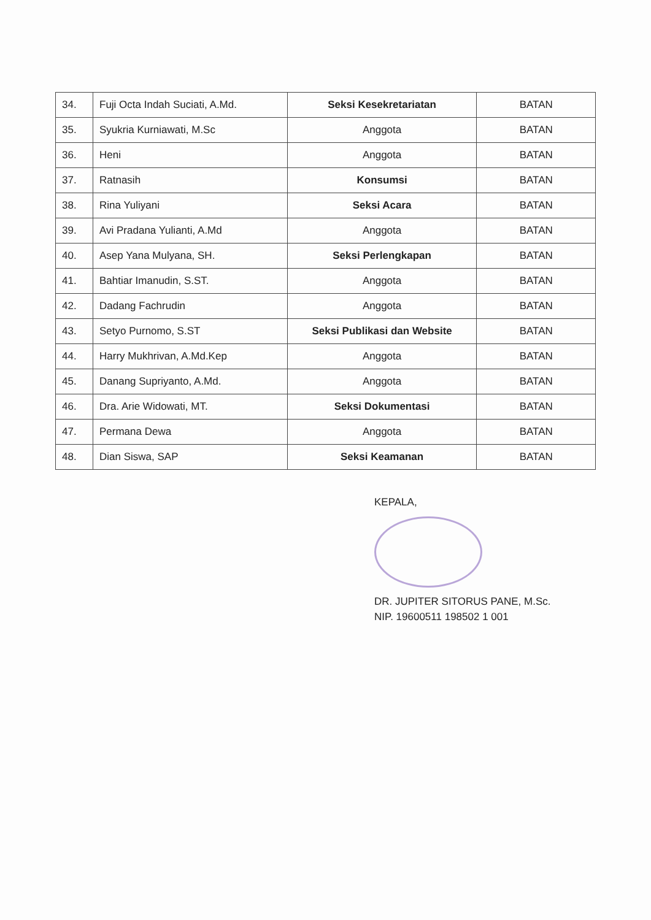| 34. | Fuji Octa Indah Suciati, A.Md. | Seksi Kesekretariatan | BATAN |
| 35. | Syukria Kurniawati, M.Sc | Anggota | BATAN |
| 36. | Heni | Anggota | BATAN |
| 37. | Ratnasih | Konsumsi | BATAN |
| 38. | Rina Yuliyani | Seksi Acara | BATAN |
| 39. | Avi Pradana Yulianti, A.Md | Anggota | BATAN |
| 40. | Asep Yana Mulyana, SH. | Seksi Perlengkapan | BATAN |
| 41. | Bahtiar Imanudin, S.ST. | Anggota | BATAN |
| 42. | Dadang Fachrudin | Anggota | BATAN |
| 43. | Setyo Purnomo, S.ST | Seksi Publikasi dan Website | BATAN |
| 44. | Harry Mukhrivan, A.Md.Kep | Anggota | BATAN |
| 45. | Danang Supriyanto, A.Md. | Anggota | BATAN |
| 46. | Dra. Arie Widowati, MT. | Seksi Dokumentasi | BATAN |
| 47. | Permana Dewa | Anggota | BATAN |
| 48. | Dian Siswa, SAP | Seksi Keamanan | BATAN |
KEPALA,
DR. JUPITER SITORUS PANE, M.Sc.
NIP. 19600511 198502 1 001